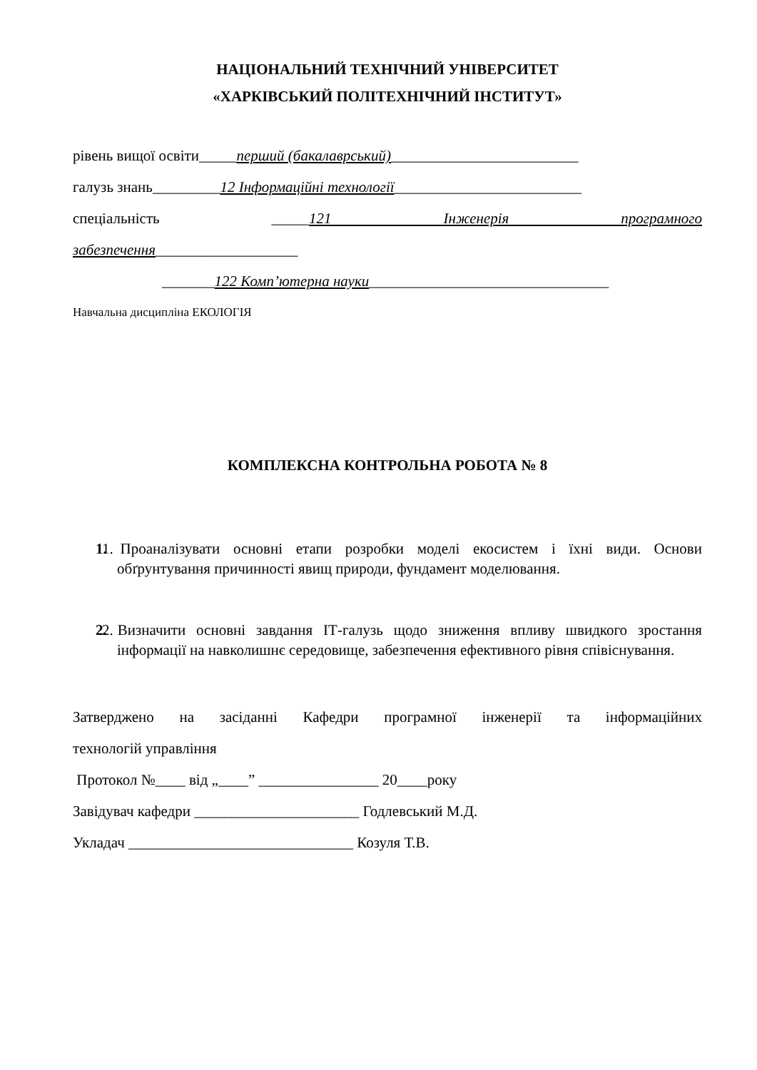НАЦІОНАЛЬНИЙ ТЕХНІЧНИЙ УНІВЕРСИТЕТ
«ХАРКІВСЬКИЙ ПОЛІТЕХНІЧНИЙ ІНСТИТУТ»
рівень вищої освіти_____перший (бакалаврський)_________________________
галузь знань_________12 Інформаційні технології_________________________
спеціальність _____121 Інженерія програмного
забезпечення___________________
_______122 Комп’ютерна науки________________________________
Навчальна дисципліна ЕКОЛОГІЯ
КОМПЛЕКСНА КОНТРОЛЬНА РОБОТА № 8
1. 1. Проаналізувати основні етапи розробки моделі екосистем і їхні види. Основи обґрунтування причинності явищ природи, фундамент моделювання.
2. 2. Визначити основні завдання ІТ-галузь щодо зниження впливу швидкого зростання інформації на навколишнє середовище, забезпечення ефективного рівня співіснування.
Затверджено на засіданні Кафедри програмної інженерії та інформаційних
технологій управління
Протокол №____ від „____” ________________ 20____року
Завідувач кафедри ______________________ Годлевський М.Д.
Укладач ______________________________ Козуля Т.В.